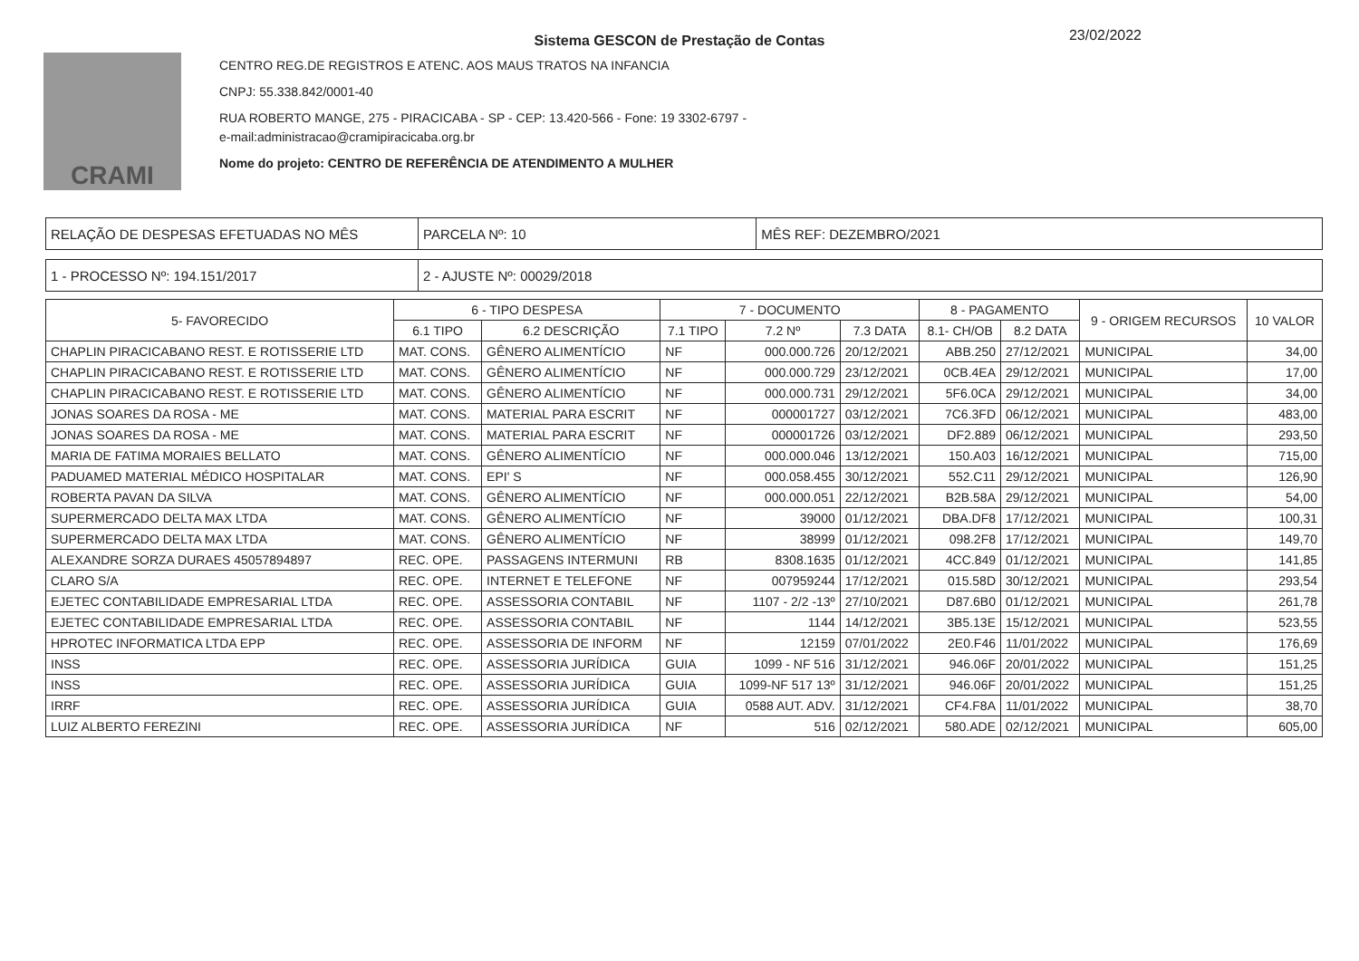CRAMI
23/02/2022
Sistema GESCON de Prestação de Contas
CENTRO REG.DE REGISTROS E ATENC. AOS MAUS TRATOS NA INFANCIA
CNPJ: 55.338.842/0001-40
RUA ROBERTO MANGE, 275 - PIRACICABA - SP - CEP: 13.420-566 - Fone: 19 3302-6797 -
e-mail:administracao@cramipiracicaba.org.br
Nome do projeto: CENTRO DE REFERÊNCIA DE ATENDIMENTO A MULHER
| RELAÇÃO DE DESPESAS EFETUADAS NO MÊS | PARCELA Nº: 10 | MÊS REF: DEZEMBRO/2021 |
| 1 - PROCESSO Nº: 194.151/2017 | 2 - AJUSTE Nº: 00029/2018 |
| 5- FAVORECIDO | 6 - TIPO DESPESA | | 7 - DOCUMENTO | | | 8 - PAGAMENTO | | 9 - ORIGEM RECURSOS | 10 VALOR |
| --- | --- | --- | --- | --- | --- | --- | --- | --- | --- |
| | 6.1 TIPO | 6.2 DESCRIÇÃO | 7.1 TIPO | 7.2 Nº | 7.3 DATA | 8.1- CH/OB | 8.2 DATA | | |
| CHAPLIN PIRACICABANO REST. E ROTISSERIE LTD | MAT. CONS. | GÊNERO ALIMENTÍCIO | NF | 000.000.726 | 20/12/2021 | ABB.250 | 27/12/2021 | MUNICIPAL | 34,00 |
| CHAPLIN PIRACICABANO REST. E ROTISSERIE LTD | MAT. CONS. | GÊNERO ALIMENTÍCIO | NF | 000.000.729 | 23/12/2021 | 0CB.4EA | 29/12/2021 | MUNICIPAL | 17,00 |
| CHAPLIN PIRACICABANO REST. E ROTISSERIE LTD | MAT. CONS. | GÊNERO ALIMENTÍCIO | NF | 000.000.731 | 29/12/2021 | 5F6.0CA | 29/12/2021 | MUNICIPAL | 34,00 |
| JONAS SOARES DA ROSA - ME | MAT. CONS. | MATERIAL PARA ESCRIT | NF | 000001727 | 03/12/2021 | 7C6.3FD | 06/12/2021 | MUNICIPAL | 483,00 |
| JONAS SOARES DA ROSA - ME | MAT. CONS. | MATERIAL PARA ESCRIT | NF | 000001726 | 03/12/2021 | DF2.889 | 06/12/2021 | MUNICIPAL | 293,50 |
| MARIA DE FATIMA MORAIES BELLATO | MAT. CONS. | GÊNERO ALIMENTÍCIO | NF | 000.000.046 | 13/12/2021 | 150.A03 | 16/12/2021 | MUNICIPAL | 715,00 |
| PADUAMED MATERIAL MÉDICO HOSPITALAR | MAT. CONS. | EPI' S | NF | 000.058.455 | 30/12/2021 | 552.C11 | 29/12/2021 | MUNICIPAL | 126,90 |
| ROBERTA PAVAN DA SILVA | MAT. CONS. | GÊNERO ALIMENTÍCIO | NF | 000.000.051 | 22/12/2021 | B2B.58A | 29/12/2021 | MUNICIPAL | 54,00 |
| SUPERMERCADO DELTA MAX LTDA | MAT. CONS. | GÊNERO ALIMENTÍCIO | NF | 39000 | 01/12/2021 | DBA.DF8 | 17/12/2021 | MUNICIPAL | 100,31 |
| SUPERMERCADO DELTA MAX LTDA | MAT. CONS. | GÊNERO ALIMENTÍCIO | NF | 38999 | 01/12/2021 | 098.2F8 | 17/12/2021 | MUNICIPAL | 149,70 |
| ALEXANDRE SORZA DURAES 45057894897 | REC. OPE. | PASSAGENS INTERMUNI | RB | 8308.1635 | 01/12/2021 | 4CC.849 | 01/12/2021 | MUNICIPAL | 141,85 |
| CLARO S/A | REC. OPE. | INTERNET E TELEFONE | NF | 007959244 | 17/12/2021 | 015.58D | 30/12/2021 | MUNICIPAL | 293,54 |
| EJETEC CONTABILIDADE EMPRESARIAL LTDA | REC. OPE. | ASSESSORIA CONTABIL | NF | 1107 - 2/2 -13º | 27/10/2021 | D87.6B0 | 01/12/2021 | MUNICIPAL | 261,78 |
| EJETEC CONTABILIDADE EMPRESARIAL LTDA | REC. OPE. | ASSESSORIA CONTABIL | NF | 1144 | 14/12/2021 | 3B5.13E | 15/12/2021 | MUNICIPAL | 523,55 |
| HPROTEC INFORMATICA LTDA EPP | REC. OPE. | ASSESSORIA DE INFORM | NF | 12159 | 07/01/2022 | 2E0.F46 | 11/01/2022 | MUNICIPAL | 176,69 |
| INSS | REC. OPE. | ASSESSORIA JURÍDICA | GUIA | 1099 - NF 516 | 31/12/2021 | 946.06F | 20/01/2022 | MUNICIPAL | 151,25 |
| INSS | REC. OPE. | ASSESSORIA JURÍDICA | GUIA | 1099-NF 517 13º | 31/12/2021 | 946.06F | 20/01/2022 | MUNICIPAL | 151,25 |
| IRRF | REC. OPE. | ASSESSORIA JURÍDICA | GUIA | 0588 AUT. ADV. | 31/12/2021 | CF4.F8A | 11/01/2022 | MUNICIPAL | 38,70 |
| LUIZ ALBERTO FEREZINI | REC. OPE. | ASSESSORIA JURÍDICA | NF | 516 | 02/12/2021 | 580.ADE | 02/12/2021 | MUNICIPAL | 605,00 |